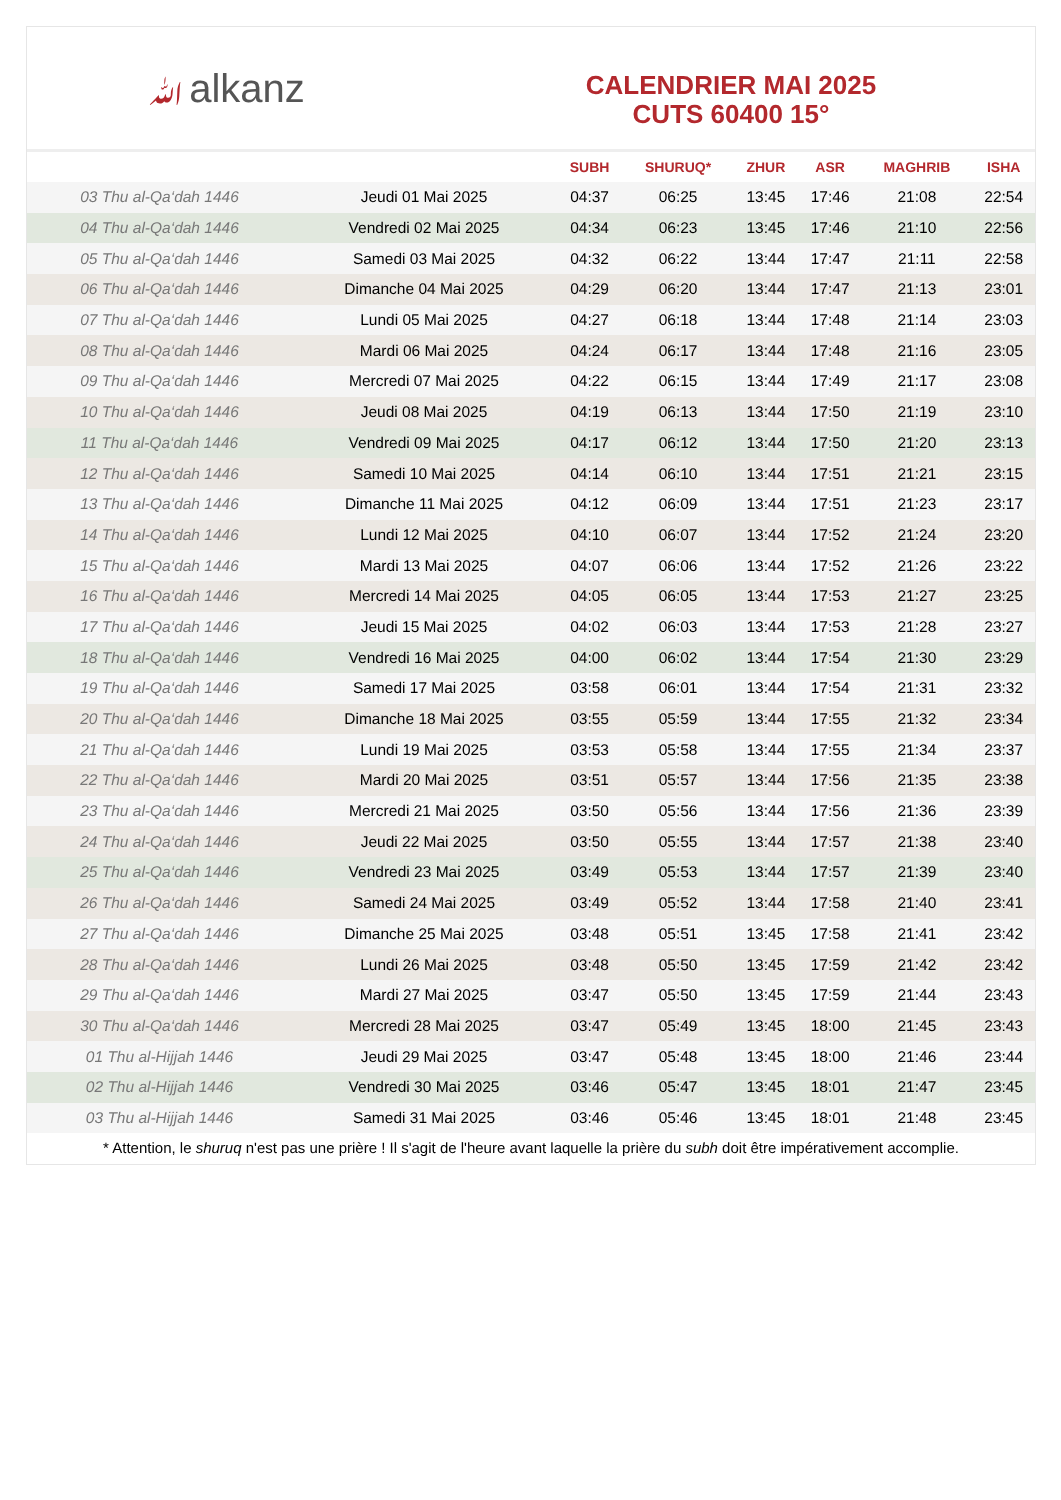ﷲalkanz
CALENDRIER MAI 2025
CUTS 60400 15°
| | | SUBH | SHURUQ* | ZHUR | ASR | MAGHRIB | ISHA |
| --- | --- | --- | --- | --- | --- | --- | --- |
| 03 Thu al-Qa‘dah 1446 | Jeudi 01 Mai 2025 | 04:37 | 06:25 | 13:45 | 17:46 | 21:08 | 22:54 |
| 04 Thu al-Qa‘dah 1446 | Vendredi 02 Mai 2025 | 04:34 | 06:23 | 13:45 | 17:46 | 21:10 | 22:56 |
| 05 Thu al-Qa‘dah 1446 | Samedi 03 Mai 2025 | 04:32 | 06:22 | 13:44 | 17:47 | 21:11 | 22:58 |
| 06 Thu al-Qa‘dah 1446 | Dimanche 04 Mai 2025 | 04:29 | 06:20 | 13:44 | 17:47 | 21:13 | 23:01 |
| 07 Thu al-Qa‘dah 1446 | Lundi 05 Mai 2025 | 04:27 | 06:18 | 13:44 | 17:48 | 21:14 | 23:03 |
| 08 Thu al-Qa‘dah 1446 | Mardi 06 Mai 2025 | 04:24 | 06:17 | 13:44 | 17:48 | 21:16 | 23:05 |
| 09 Thu al-Qa‘dah 1446 | Mercredi 07 Mai 2025 | 04:22 | 06:15 | 13:44 | 17:49 | 21:17 | 23:08 |
| 10 Thu al-Qa‘dah 1446 | Jeudi 08 Mai 2025 | 04:19 | 06:13 | 13:44 | 17:50 | 21:19 | 23:10 |
| 11 Thu al-Qa‘dah 1446 | Vendredi 09 Mai 2025 | 04:17 | 06:12 | 13:44 | 17:50 | 21:20 | 23:13 |
| 12 Thu al-Qa‘dah 1446 | Samedi 10 Mai 2025 | 04:14 | 06:10 | 13:44 | 17:51 | 21:21 | 23:15 |
| 13 Thu al-Qa‘dah 1446 | Dimanche 11 Mai 2025 | 04:12 | 06:09 | 13:44 | 17:51 | 21:23 | 23:17 |
| 14 Thu al-Qa‘dah 1446 | Lundi 12 Mai 2025 | 04:10 | 06:07 | 13:44 | 17:52 | 21:24 | 23:20 |
| 15 Thu al-Qa‘dah 1446 | Mardi 13 Mai 2025 | 04:07 | 06:06 | 13:44 | 17:52 | 21:26 | 23:22 |
| 16 Thu al-Qa‘dah 1446 | Mercredi 14 Mai 2025 | 04:05 | 06:05 | 13:44 | 17:53 | 21:27 | 23:25 |
| 17 Thu al-Qa‘dah 1446 | Jeudi 15 Mai 2025 | 04:02 | 06:03 | 13:44 | 17:53 | 21:28 | 23:27 |
| 18 Thu al-Qa‘dah 1446 | Vendredi 16 Mai 2025 | 04:00 | 06:02 | 13:44 | 17:54 | 21:30 | 23:29 |
| 19 Thu al-Qa‘dah 1446 | Samedi 17 Mai 2025 | 03:58 | 06:01 | 13:44 | 17:54 | 21:31 | 23:32 |
| 20 Thu al-Qa‘dah 1446 | Dimanche 18 Mai 2025 | 03:55 | 05:59 | 13:44 | 17:55 | 21:32 | 23:34 |
| 21 Thu al-Qa‘dah 1446 | Lundi 19 Mai 2025 | 03:53 | 05:58 | 13:44 | 17:55 | 21:34 | 23:37 |
| 22 Thu al-Qa‘dah 1446 | Mardi 20 Mai 2025 | 03:51 | 05:57 | 13:44 | 17:56 | 21:35 | 23:38 |
| 23 Thu al-Qa‘dah 1446 | Mercredi 21 Mai 2025 | 03:50 | 05:56 | 13:44 | 17:56 | 21:36 | 23:39 |
| 24 Thu al-Qa‘dah 1446 | Jeudi 22 Mai 2025 | 03:50 | 05:55 | 13:44 | 17:57 | 21:38 | 23:40 |
| 25 Thu al-Qa‘dah 1446 | Vendredi 23 Mai 2025 | 03:49 | 05:53 | 13:44 | 17:57 | 21:39 | 23:40 |
| 26 Thu al-Qa‘dah 1446 | Samedi 24 Mai 2025 | 03:49 | 05:52 | 13:44 | 17:58 | 21:40 | 23:41 |
| 27 Thu al-Qa‘dah 1446 | Dimanche 25 Mai 2025 | 03:48 | 05:51 | 13:45 | 17:58 | 21:41 | 23:42 |
| 28 Thu al-Qa‘dah 1446 | Lundi 26 Mai 2025 | 03:48 | 05:50 | 13:45 | 17:59 | 21:42 | 23:42 |
| 29 Thu al-Qa‘dah 1446 | Mardi 27 Mai 2025 | 03:47 | 05:50 | 13:45 | 17:59 | 21:44 | 23:43 |
| 30 Thu al-Qa‘dah 1446 | Mercredi 28 Mai 2025 | 03:47 | 05:49 | 13:45 | 18:00 | 21:45 | 23:43 |
| 01 Thu al-Hijjah 1446 | Jeudi 29 Mai 2025 | 03:47 | 05:48 | 13:45 | 18:00 | 21:46 | 23:44 |
| 02 Thu al-Hijjah 1446 | Vendredi 30 Mai 2025 | 03:46 | 05:47 | 13:45 | 18:01 | 21:47 | 23:45 |
| 03 Thu al-Hijjah 1446 | Samedi 31 Mai 2025 | 03:46 | 05:46 | 13:45 | 18:01 | 21:48 | 23:45 |
* Attention, le shuruq n'est pas une prière ! Il s'agit de l'heure avant laquelle la prière du subh doit être impérativement accomplie.